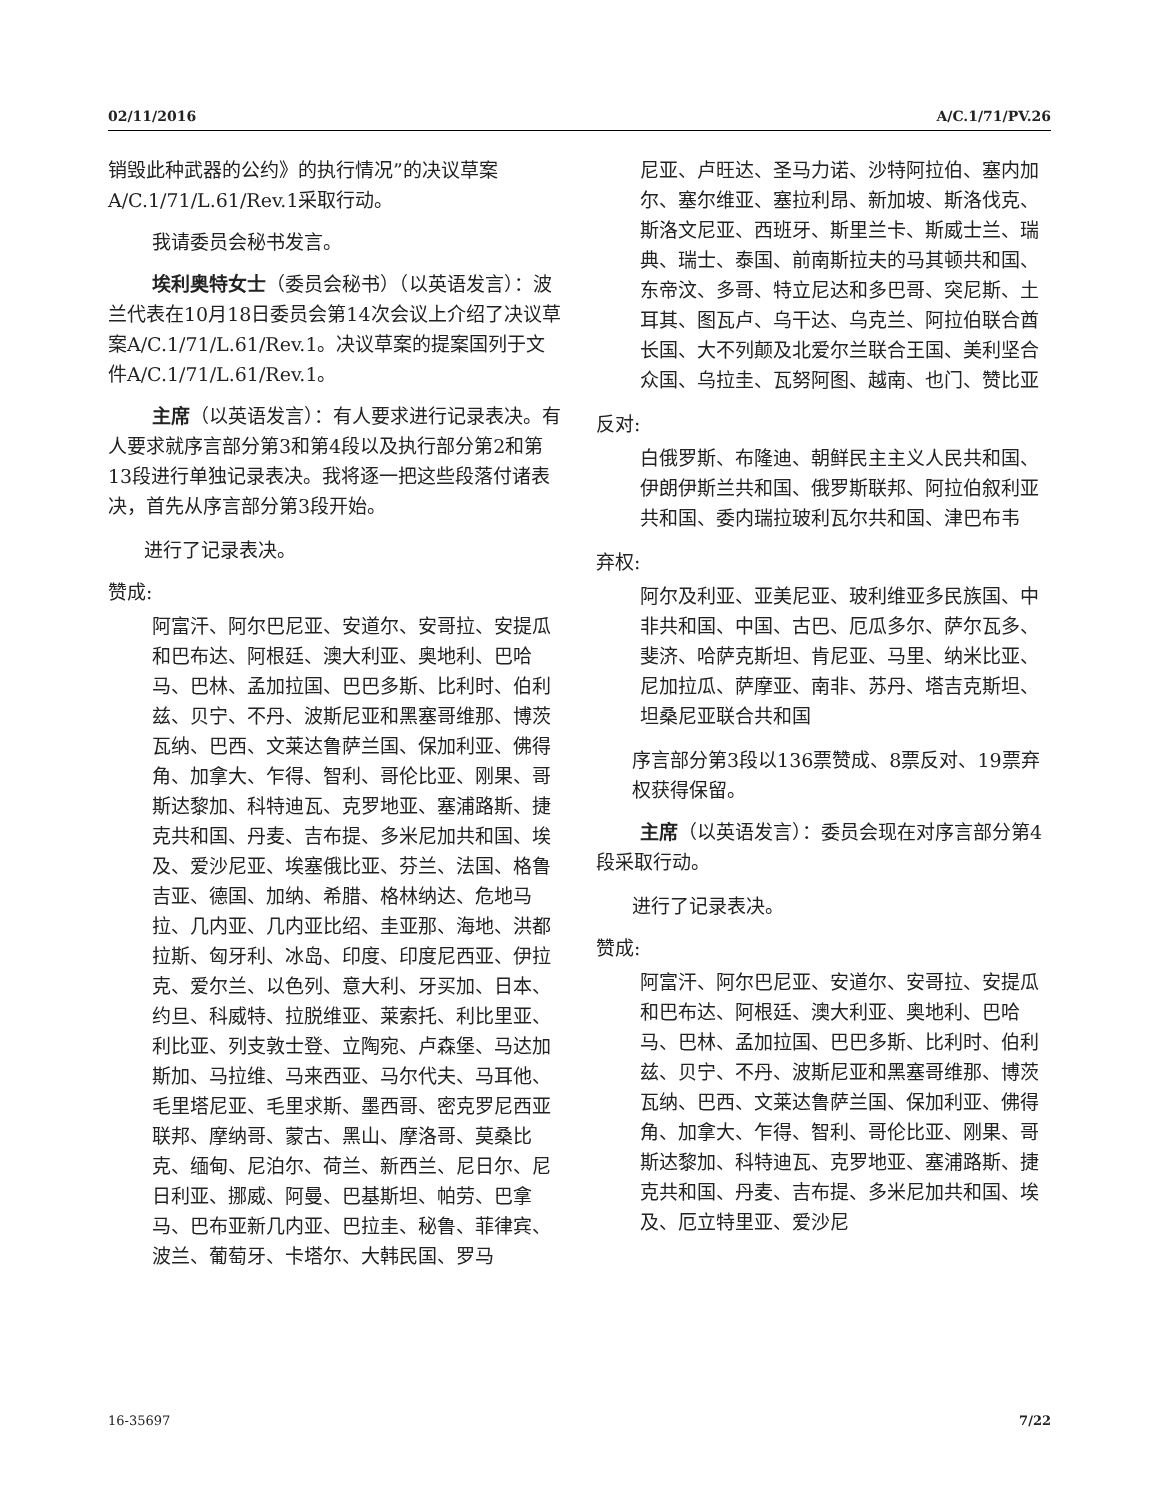02/11/2016 A/C.1/71/PV.26
销毁此种武器的公约》的执行情况”的决议草案A/C.1/71/L.61/Rev.1采取行动。
我请委员会秘书发言。
埃利奥特女士（委员会秘书）（以英语发言）：波兰代表在10月18日委员会第14次会议上介绍了决议草案A/C.1/71/L.61/Rev.1。决议草案的提案国列于文件A/C.1/71/L.61/Rev.1。
主席（以英语发言）：有人要求进行记录表决。有人要求就序言部分第3和第4段以及执行部分第2和第13段进行单独记录表决。我将逐一把这些段落付诸表决，首先从序言部分第3段开始。
进行了记录表决。
赞成:
阿富汗、阿尔巴尼亚、安道尔、安哥拉、安提瓜和巴布达、阿根廷、澳大利亚、奥地利、巴哈马、巴林、孟加拉国、巴巴多斯、比利时、伯利兹、贝宁、不丹、波斯尼亚和黑塞哥维那、博茨瓦纳、巴西、文莱达鲁萨兰国、保加利亚、佛得角、加拿大、乍得、智利、哥伦比亚、刚果、哥斯达黎加、科特迪瓦、克罗地亚、塞浦路斯、捷克共和国、丹麦、吉布提、多米尼加共和国、埃及、爱沙尼亚、埃塞俄比亚、芬兰、法国、格鲁吉亚、德国、加纳、希腊、格林纳达、危地马拉、几内亚、几内亚比绍、圭亚那、海地、洪都拉斯、匈牙利、冰岛、印度、印度尼西亚、伊拉克、爱尔兰、以色列、意大利、牙买加、日本、约旦、科威特、拉脱维亚、莱索托、利比里亚、利比亚、列支敦士登、立陶宛、卢森堡、马达加斯加、马拉维、马来西亚、马尔代夫、马耳他、毛里塔尼亚、毛里求斯、墨西哥、密克罗尼西亚联邦、摩纳哥、蒙古、黑山、摩洛哥、莫桑比克、缅甸、尼泊尔、荷兰、新西兰、尼日尔、尼日利亚、挪威、阿曼、巴基斯坦、帕劳、巴拿马、巴布亚新几内亚、巴拉圭、秘鲁、菲律宾、波兰、葡萄牙、卡塔尔、大韩民国、罗马
尼亚、卢旺达、圣马力诺、沙特阿拉伯、塞内加尔、塞尔维亚、塞拉利昂、新加坡、斯洛伐克、斯洛文尼亚、西班牙、斯里兰卡、斯威士兰、瑞典、瑞士、泰国、前南斯拉夫的马其顿共和国、东帝汶、多哥、特立尼达和多巴哥、突尼斯、土耳其、图瓦卢、乌干达、乌克兰、阿拉伯联合酋长国、大不列颠及北爱尔兰联合王国、美利坚合众国、乌拉圭、瓦努阿图、越南、也门、赞比亚
反对:
白俄罗斯、布隆迪、朝鲜民主主义人民共和国、伊朗伊斯兰共和国、俄罗斯联邦、阿拉伯叙利亚共和国、委内瑞拉玻利瓦尔共和国、津巴布韦
弃权:
阿尔及利亚、亚美尼亚、玻利维亚多民族国、中非共和国、中国、古巴、厄瓜多尔、萨尔瓦多、斐济、哈萨克斯坦、肯尼亚、马里、纳米比亚、尼加拉瓜、萨摩亚、南非、苏丹、塔吉克斯坦、坦桑尼亚联合共和国
序言部分第3段以136票赞成、8票反对、19票弃权获得保留。
主席（以英语发言）：委员会现在对序言部分第4段采取行动。
进行了记录表决。
赞成:
阿富汗、阿尔巴尼亚、安道尔、安哥拉、安提瓜和巴布达、阿根廷、澳大利亚、奥地利、巴哈马、巴林、孟加拉国、巴巴多斯、比利时、伯利兹、贝宁、不丹、波斯尼亚和黑塞哥维那、博茨瓦纳、巴西、文莱达鲁萨兰国、保加利亚、佛得角、加拿大、乍得、智利、哥伦比亚、刚果、哥斯达黎加、科特迪瓦、克罗地亚、塞浦路斯、捷克共和国、丹麦、吉布提、多米尼加共和国、埃及、厄立特里亚、爱沙尼
16-35697 7/22